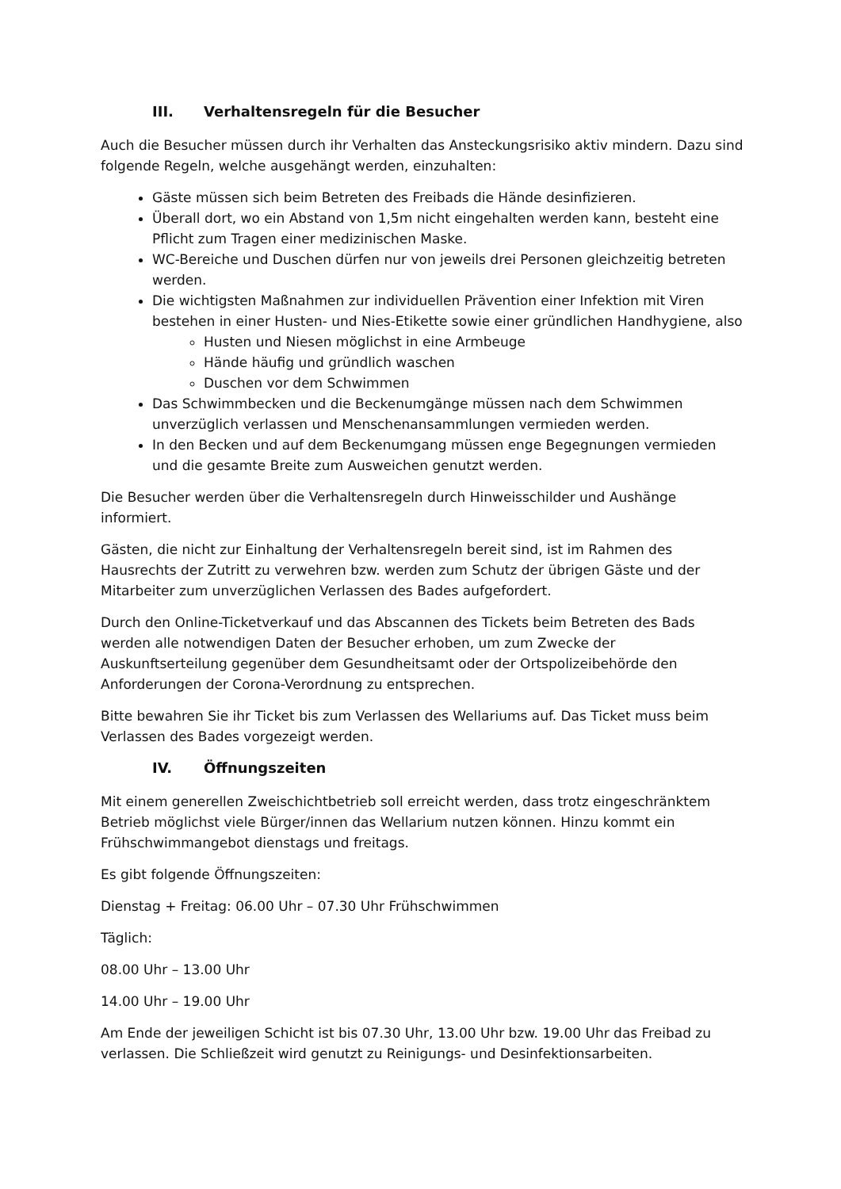III. Verhaltensregeln für die Besucher
Auch die Besucher müssen durch ihr Verhalten das Ansteckungsrisiko aktiv mindern. Dazu sind folgende Regeln, welche ausgehängt werden, einzuhalten:
Gäste müssen sich beim Betreten des Freibads die Hände desinfizieren.
Überall dort, wo ein Abstand von 1,5m nicht eingehalten werden kann, besteht eine Pflicht zum Tragen einer medizinischen Maske.
WC-Bereiche und Duschen dürfen nur von jeweils drei Personen gleichzeitig betreten werden.
Die wichtigsten Maßnahmen zur individuellen Prävention einer Infektion mit Viren bestehen in einer Husten- und Nies-Etikette sowie einer gründlichen Handhygiene, also
Husten und Niesen möglichst in eine Armbeuge
Hände häufig und gründlich waschen
Duschen vor dem Schwimmen
Das Schwimmbecken und die Beckenumgänge müssen nach dem Schwimmen unverzüglich verlassen und Menschenansammlungen vermieden werden.
In den Becken und auf dem Beckenumgang müssen enge Begegnungen vermieden und die gesamte Breite zum Ausweichen genutzt werden.
Die Besucher werden über die Verhaltensregeln durch Hinweisschilder und Aushänge informiert.
Gästen, die nicht zur Einhaltung der Verhaltensregeln bereit sind, ist im Rahmen des Hausrechts der Zutritt zu verwehren bzw. werden zum Schutz der übrigen Gäste und der Mitarbeiter zum unverzüglichen Verlassen des Bades aufgefordert.
Durch den Online-Ticketverkauf und das Abscannen des Tickets beim Betreten des Bads werden alle notwendigen Daten der Besucher erhoben, um zum Zwecke der Auskunftserteilung gegenüber dem Gesundheitsamt oder der Ortspolizeibehörde den Anforderungen der Corona-Verordnung zu entsprechen.
Bitte bewahren Sie ihr Ticket bis zum Verlassen des Wellariums auf. Das Ticket muss beim Verlassen des Bades vorgezeigt werden.
IV. Öffnungszeiten
Mit einem generellen Zweischichtbetrieb soll erreicht werden, dass trotz eingeschränktem Betrieb möglichst viele Bürger/innen das Wellarium nutzen können. Hinzu kommt ein Frühschwimmangebot dienstags und freitags.
Es gibt folgende Öffnungszeiten:
Dienstag + Freitag: 06.00 Uhr – 07.30 Uhr Frühschwimmen
Täglich:
08.00 Uhr – 13.00 Uhr
14.00 Uhr – 19.00 Uhr
Am Ende der jeweiligen Schicht ist bis 07.30 Uhr, 13.00 Uhr bzw. 19.00 Uhr das Freibad zu verlassen. Die Schließzeit wird genutzt zu Reinigungs- und Desinfektionsarbeiten.